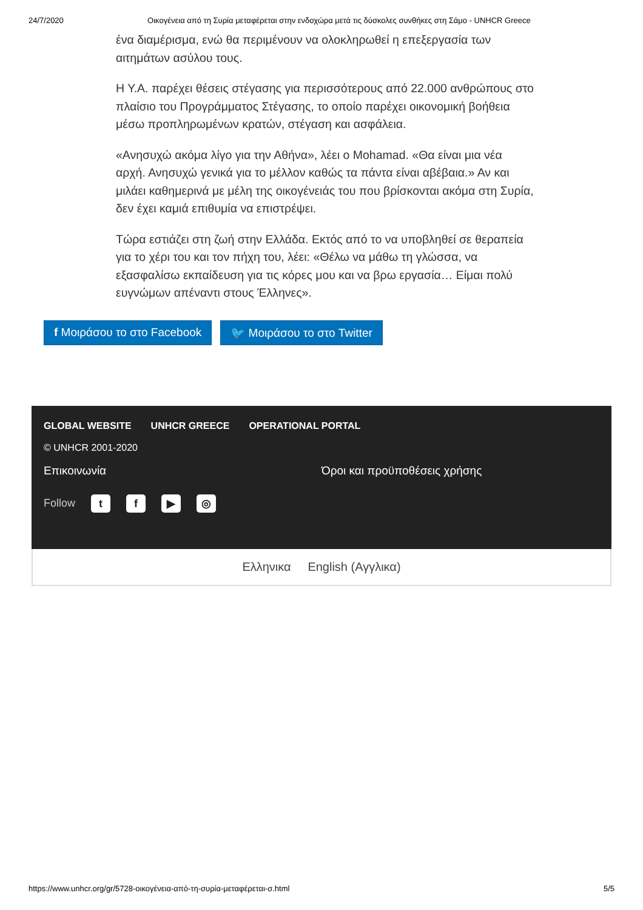24/7/2020 Οικογένεια από τη Συρία μεταφέρεται στην ενδοχώρα μετά τις δύσκολες συνθήκες στη Σάμο - UNHCR Greece
ένα διαμέρισμα, ενώ θα περιμένουν να ολοκληρωθεί η επεξεργασία των αιτημάτων ασύλου τους.
Η Υ.Α. παρέχει θέσεις στέγασης για περισσότερους από 22.000 ανθρώπους στο πλαίσιο του Προγράμματος Στέγασης, το οποίο παρέχει οικονομική βοήθεια μέσω προπληρωμένων κρατών, στέγαση και ασφάλεια.
«Ανησυχώ ακόμα λίγο για την Αθήνα», λέει ο Mohamad. «Θα είναι μια νέα αρχή. Ανησυχώ γενικά για το μέλλον καθώς τα πάντα είναι αβέβαια.» Αν και μιλάει καθημερινά με μέλη της οικογένειάς του που βρίσκονται ακόμα στη Συρία, δεν έχει καμιά επιθυμία να επιστρέψει.
Τώρα εστιάζει στη ζωή στην Ελλάδα. Εκτός από το να υποβληθεί σε θεραπεία για το χέρι του και τον πήχη του, λέει: «Θέλω να μάθω τη γλώσσα, να εξασφαλίσω εκπαίδευση για τις κόρες μου και να βρω εργασία… Είμαι πολύ ευγνώμων απέναντι στους Έλληνες».
f Μοιράσου το στο Facebook 🐦 Μοιράσου το στο Twitter
GLOBAL WEBSITE UNHCR GREECE OPERATIONAL PORTAL
© UNHCR 2001-2020
Επικοινωνία Όροι και προϋποθέσεις χρήσης
Follow tf ▶ ◎
Ελληνικα English (Αγγλικα)
https://www.unhcr.org/gr/5728-οικογένεια-από-τη-συρία-μεταφέρεται-σ.html 5/5